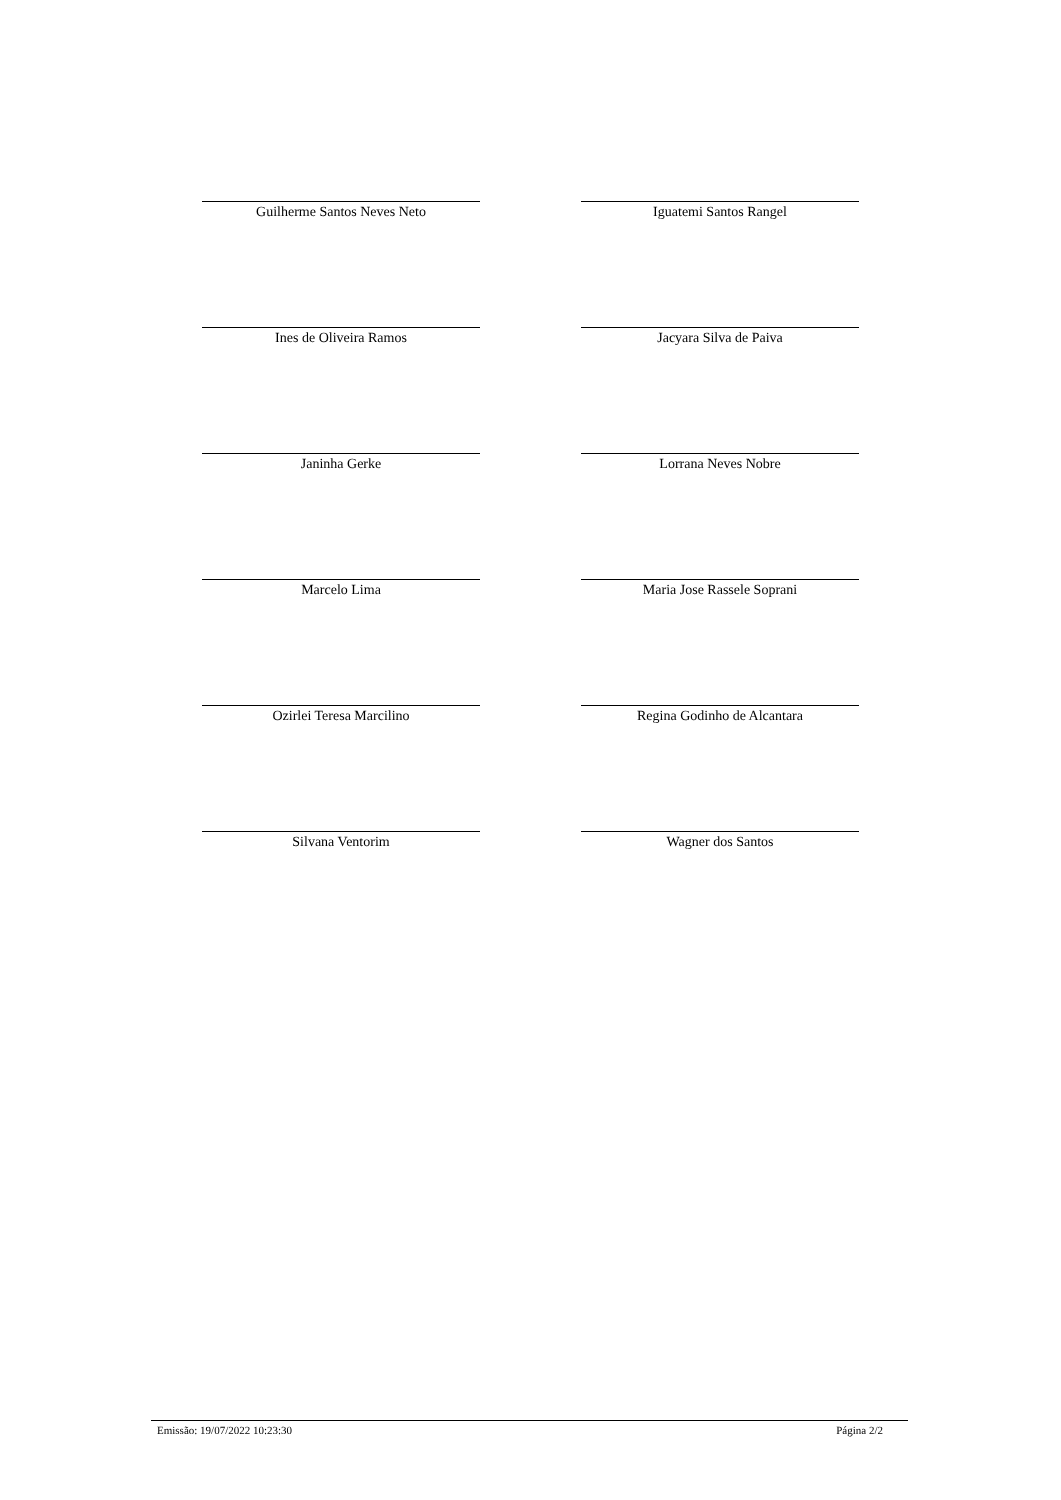Guilherme Santos Neves Neto Iguatemi Santos Rangel
Ines de Oliveira Ramos Jacyara Silva de Paiva
Janinha Gerke Lorrana Neves Nobre
Marcelo Lima Maria Jose Rassele Soprani
Ozirlei Teresa Marcilino Regina Godinho de Alcantara
Silvana Ventorim Wagner dos Santos
Emissão: 19/07/2022 10:23:30 Página 2/2